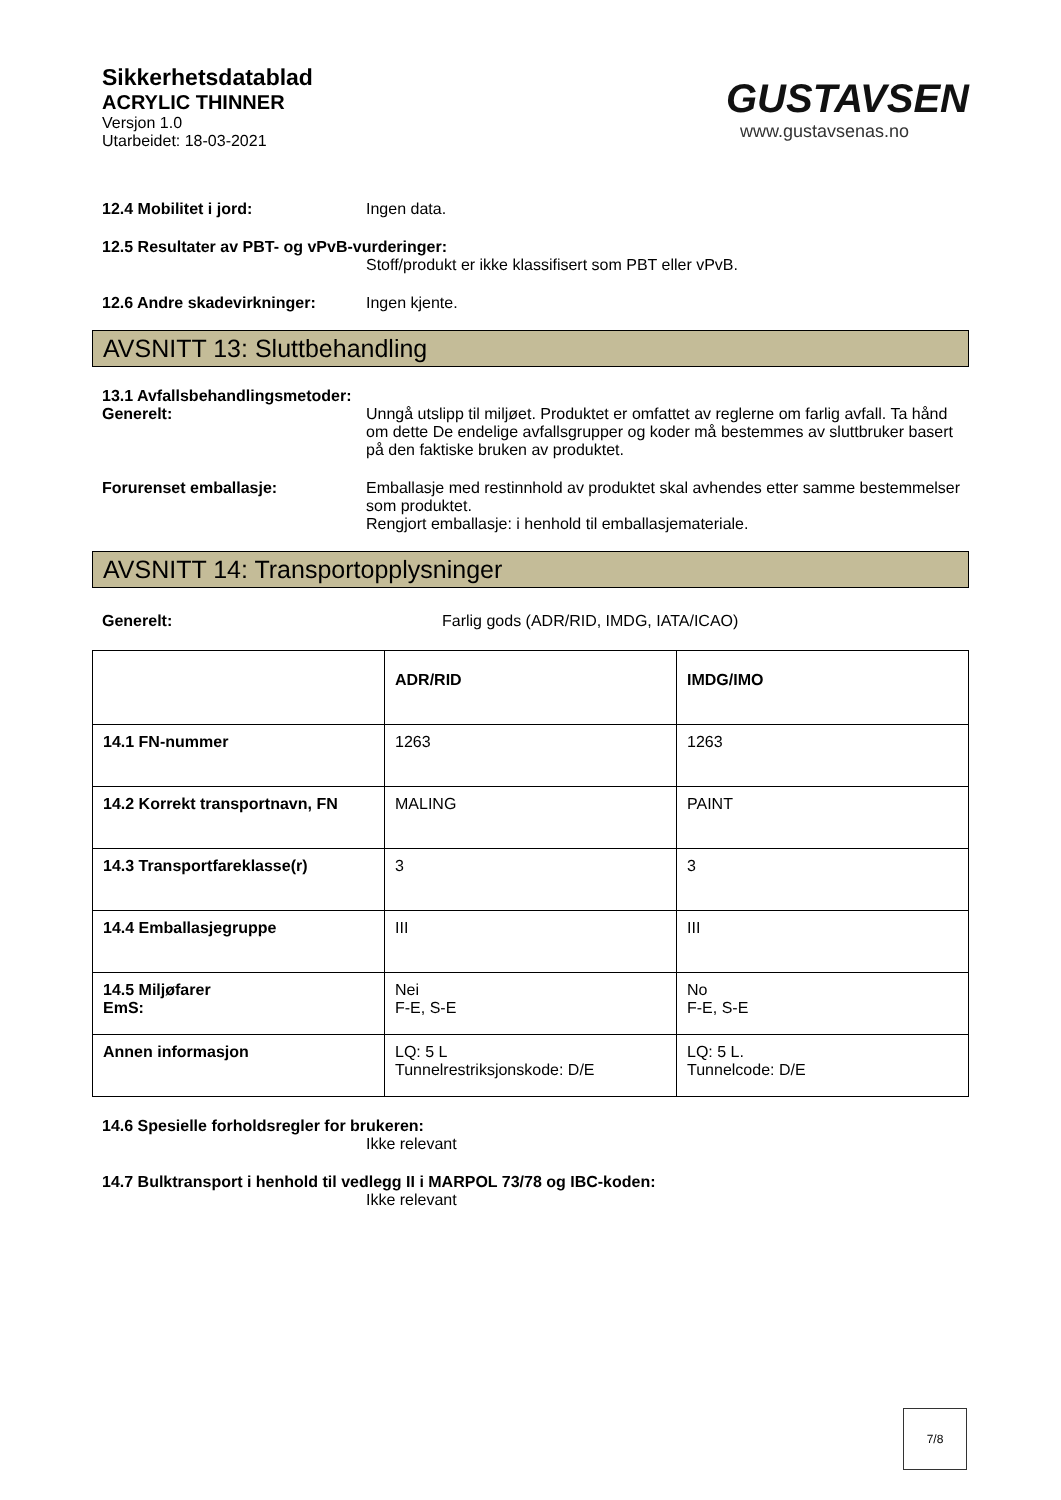Sikkerhetsdatablad
ACRYLIC THINNER
Versjon 1.0
Utarbeidet: 18-03-2021
GUSTAVSEN
www.gustavsenas.no
12.4 Mobilitet i jord: Ingen data.
12.5 Resultater av PBT- og vPvB-vurderinger:
Stoff/produkt er ikke klassifisert som PBT eller vPvB.
12.6 Andre skadevirkninger: Ingen kjente.
AVSNITT 13: Sluttbehandling
13.1 Avfallsbehandlingsmetoder:
Generelt: Unngå utslipp til miljøet. Produktet er omfattet av reglerne om farlig avfall. Ta hånd om dette De endelige avfallsgrupper og koder må bestemmes av sluttbruker basert på den faktiske bruken av produktet.
Forurenset emballasje: Emballasje med restinnhold av produktet skal avhendes etter samme bestemmelser som produktet.
Rengjort emballasje: i henhold til emballasjemateriale.
AVSNITT 14: Transportopplysninger
Generelt: Farlig gods (ADR/RID, IMDG, IATA/ICAO)
| | ADR/RID | IMDG/IMO |
| --- | --- | --- |
| 14.1 FN-nummer | 1263 | 1263 |
| 14.2 Korrekt transportnavn, FN | MALING | PAINT |
| 14.3 Transportfareklasse(r) | 3 | 3 |
| 14.4 Emballasjegruppe | III | III |
| 14.5 Miljøfarer EmS: | Nei F-E, S-E | No F-E, S-E |
| Annen informasjon | LQ: 5 L Tunnelrestriksjonskode: D/E | LQ: 5 L. Tunnelcode: D/E |
14.6 Spesielle forholdsregler for brukeren:
Ikke relevant
14.7 Bulktransport i henhold til vedlegg II i MARPOL 73/78 og IBC-koden:
Ikke relevant
7/8